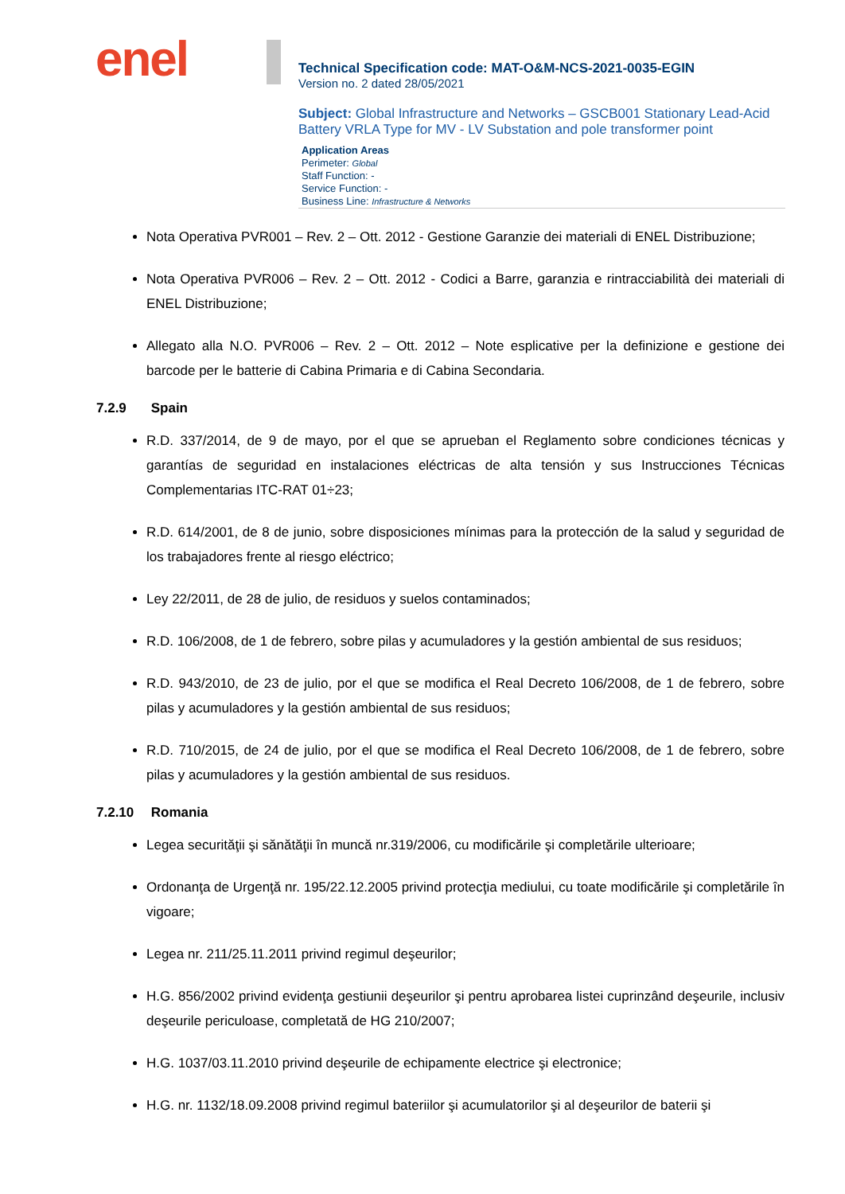enel
Technical Specification code: MAT-O&M-NCS-2021-0035-EGIN
Version no. 2 dated 28/05/2021
Subject: Global Infrastructure and Networks – GSCB001 Stationary Lead-Acid Battery VRLA Type for MV - LV Substation and pole transformer point
Application Areas
Perimeter: Global
Staff Function: -
Service Function: -
Business Line: Infrastructure & Networks
Nota Operativa PVR001 – Rev. 2 – Ott. 2012 - Gestione Garanzie dei materiali di ENEL Distribuzione;
Nota Operativa PVR006 – Rev. 2 – Ott. 2012 - Codici a Barre, garanzia e rintracciabilità dei materiali di ENEL Distribuzione;
Allegato alla N.O. PVR006 – Rev. 2 – Ott. 2012 – Note esplicative per la definizione e gestione dei barcode per le batterie di Cabina Primaria e di Cabina Secondaria.
7.2.9 Spain
R.D. 337/2014, de 9 de mayo, por el que se aprueban el Reglamento sobre condiciones técnicas y garantías de seguridad en instalaciones eléctricas de alta tensión y sus Instrucciones Técnicas Complementarias ITC-RAT 01÷23;
R.D. 614/2001, de 8 de junio, sobre disposiciones mínimas para la protección de la salud y seguridad de los trabajadores frente al riesgo eléctrico;
Ley 22/2011, de 28 de julio, de residuos y suelos contaminados;
R.D. 106/2008, de 1 de febrero, sobre pilas y acumuladores y la gestión ambiental de sus residuos;
R.D. 943/2010, de 23 de julio, por el que se modifica el Real Decreto 106/2008, de 1 de febrero, sobre pilas y acumuladores y la gestión ambiental de sus residuos;
R.D. 710/2015, de 24 de julio, por el que se modifica el Real Decreto 106/2008, de 1 de febrero, sobre pilas y acumuladores y la gestión ambiental de sus residuos.
7.2.10 Romania
Legea securităţii şi sănătăţii în muncă nr.319/2006, cu modificările şi completările ulterioare;
Ordonanţa de Urgenţă nr. 195/22.12.2005 privind protecţia mediului, cu toate modificările şi completările în vigoare;
Legea nr. 211/25.11.2011 privind regimul deşeurilor;
H.G. 856/2002 privind evidenţa gestiunii deşeurilor şi pentru aprobarea listei cuprinzând deşeurile, inclusiv deşeurile periculoase, completată de HG 210/2007;
H.G. 1037/03.11.2010 privind deşeurile de echipamente electrice şi electronice;
H.G. nr. 1132/18.09.2008 privind regimul bateriilor şi acumulatorilor şi al deşeurilor de baterii şi